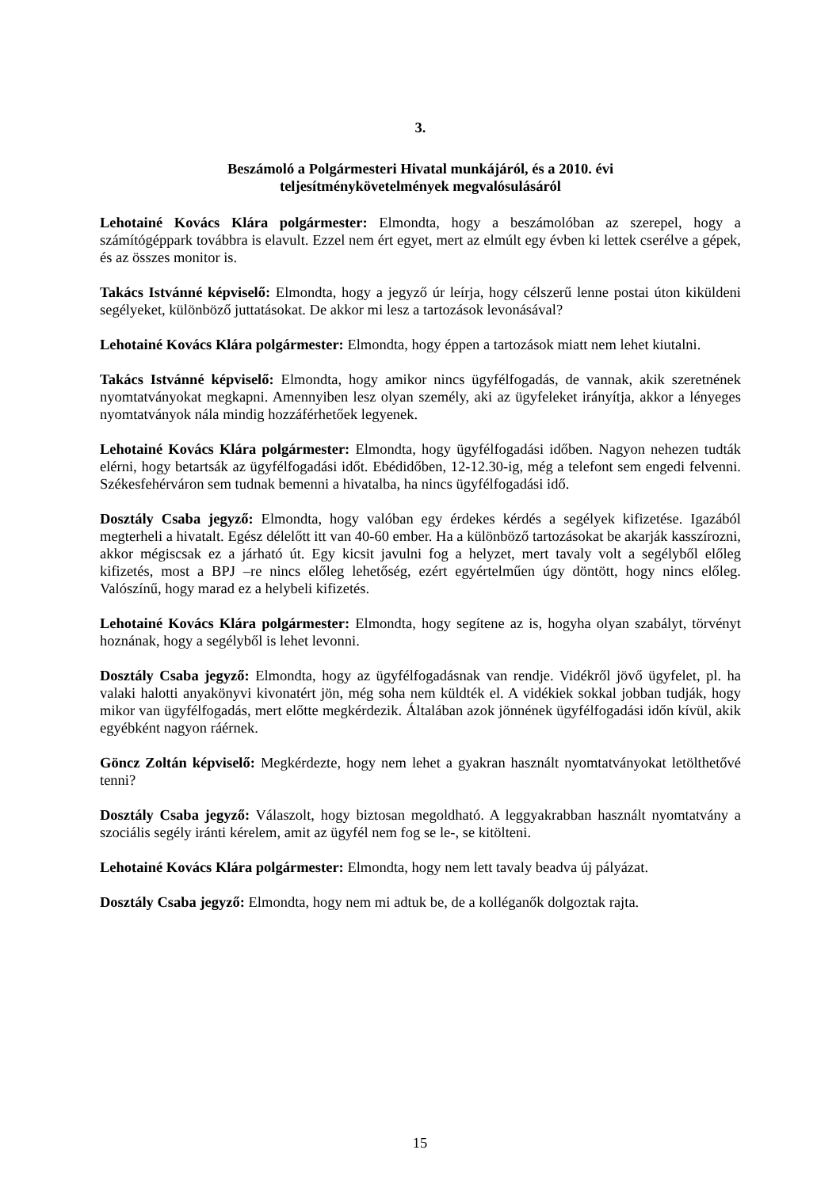3.
Beszámoló a Polgármesteri Hivatal munkájáról, és a 2010. évi
teljesítménykövetelmények megvalósulásáról
Lehotainé Kovács Klára polgármester: Elmondta, hogy a beszámolóban az szerepel, hogy a számítógéppark továbbra is elavult. Ezzel nem ért egyet, mert az elmúlt egy évben ki lettek cserélve a gépek, és az összes monitor is.
Takács Istvánné képviselő: Elmondta, hogy a jegyző úr leírja, hogy célszerű lenne postai úton kiküldeni segélyeket, különböző juttatásokat. De akkor mi lesz a tartozások levonásával?
Lehotainé Kovács Klára polgármester: Elmondta, hogy éppen a tartozások miatt nem lehet kiutalni.
Takács Istvánné képviselő: Elmondta, hogy amikor nincs ügyfélfogadás, de vannak, akik szeretnének nyomtatványokat megkapni. Amennyiben lesz olyan személy, aki az ügyfeleket irányítja, akkor a lényeges nyomtatványok nála mindig hozzáférhetőek legyenek.
Lehotainé Kovács Klára polgármester: Elmondta, hogy ügyfélfogadási időben. Nagyon nehezen tudták elérni, hogy betartsák az ügyfélfogadási időt. Ebédidőben, 12-12.30-ig, még a telefont sem engedi felvenni. Székesfehérváron sem tudnak bemenni a hivatalba, ha nincs ügyfélfogadási idő.
Dosztály Csaba jegyző: Elmondta, hogy valóban egy érdekes kérdés a segélyek kifizetése. Igazából megterheli a hivatalt. Egész délelőtt itt van 40-60 ember. Ha a különböző tartozásokat be akarják kasszírozni, akkor mégiscsak ez a járható út. Egy kicsit javulni fog a helyzet, mert tavaly volt a segélyből előleg kifizetés, most a BPJ –re nincs előleg lehetőség, ezért egyértelműen úgy döntött, hogy nincs előleg. Valószínű, hogy marad ez a helybeli kifizetés.
Lehotainé Kovács Klára polgármester: Elmondta, hogy segítene az is, hogyha olyan szabályt, törvényt hoznának, hogy a segélyből is lehet levonni.
Dosztály Csaba jegyző: Elmondta, hogy az ügyfélfogadásnak van rendje. Vidékről jövő ügyfelet, pl. ha valaki halotti anyakönyvi kivonatért jön, még soha nem küldték el. A vidékiek sokkal jobban tudják, hogy mikor van ügyfélfogadás, mert előtte megkérdezik. Általában azok jönnének ügyfélfogadási időn kívül, akik egyébként nagyon ráérnek.
Göncz Zoltán képviselő: Megkérdezte, hogy nem lehet a gyakran használt nyomtatványokat letölthetővé tenni?
Dosztály Csaba jegyző: Válaszolt, hogy biztosan megoldható. A leggyakrabban használt nyomtatvány a szociális segély iránti kérelem, amit az ügyfél nem fog se le-, se kitölteni.
Lehotainé Kovács Klára polgármester: Elmondta, hogy nem lett tavaly beadva új pályázat.
Dosztály Csaba jegyző: Elmondta, hogy nem mi adtuk be, de a kolléganők dolgoztak rajta.
15